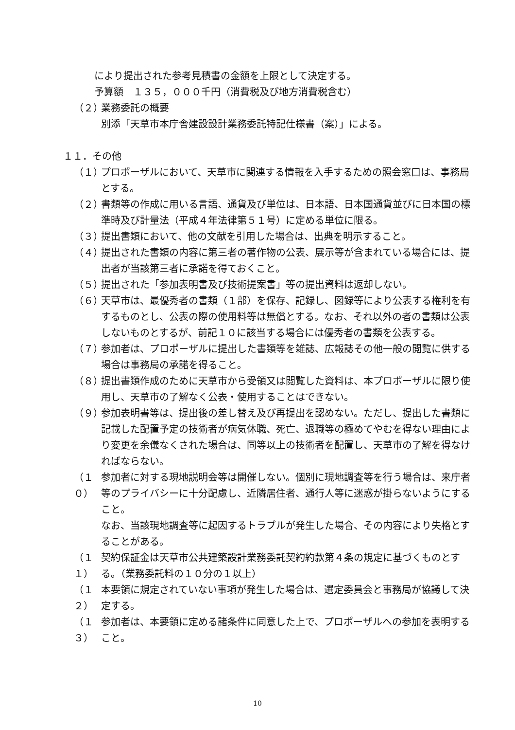により提出された参考見積書の金額を上限として決定する。
予算額　１３５，０００千円（消費税及び地方消費税含む）
（２） 業務委託の概要
別添「天草市本庁舎建設設計業務委託特記仕様書（案）」による。
１１．その他
（１） プロポーザルにおいて、天草市に関連する情報を入手するための照会窓口は、事務局とする。
（２） 書類等の作成に用いる言語、通貨及び単位は、日本語、日本国通貨並びに日本国の標準時及び計量法（平成４年法律第５１号）に定める単位に限る。
（３） 提出書類において、他の文献を引用した場合は、出典を明示すること。
（４） 提出された書類の内容に第三者の著作物の公表、展示等が含まれている場合には、提出者が当該第三者に承諾を得ておくこと。
（５） 提出された「参加表明書及び技術提案書」等の提出資料は返却しない。
（６） 天草市は、最優秀者の書類（１部）を保存、記録し、図録等により公表する権利を有するものとし、公表の際の使用料等は無償とする。なお、それ以外の者の書類は公表しないものとするが、前記１０に該当する場合には優秀者の書類を公表する。
（７） 参加者は、プロポーザルに提出した書類等を雑誌、広報誌その他一般の閲覧に供する場合は事務局の承諾を得ること。
（８） 提出書類作成のために天草市から受領又は閲覧した資料は、本プロポーザルに限り使用し、天草市の了解なく公表・使用することはできない。
（９） 参加表明書等は、提出後の差し替え及び再提出を認めない。ただし、提出した書類に記載した配置予定の技術者が病気休職、死亡、退職等の極めてやむを得ない理由により変更を余儀なくされた場合は、同等以上の技術者を配置し、天草市の了解を得なければならない。
（１０） 参加者に対する現地説明会等は開催しない。個別に現地調査等を行う場合は、来庁者等のプライバシーに十分配慮し、近隣居住者、通行人等に迷惑が掛らないようにすること。
なお、当該現地調査等に起因するトラブルが発生した場合、その内容により失格とすることがある。
（１１） 契約保証金は天草市公共建築設計業務委託契約約款第４条の規定に基づくものとする。（業務委託料の１０分の１以上）
（１２） 本要領に規定されていない事項が発生した場合は、選定委員会と事務局が協議して決定する。
（１３） 参加者は、本要領に定める諸条件に同意した上で、プロポーザルへの参加を表明すること。
10